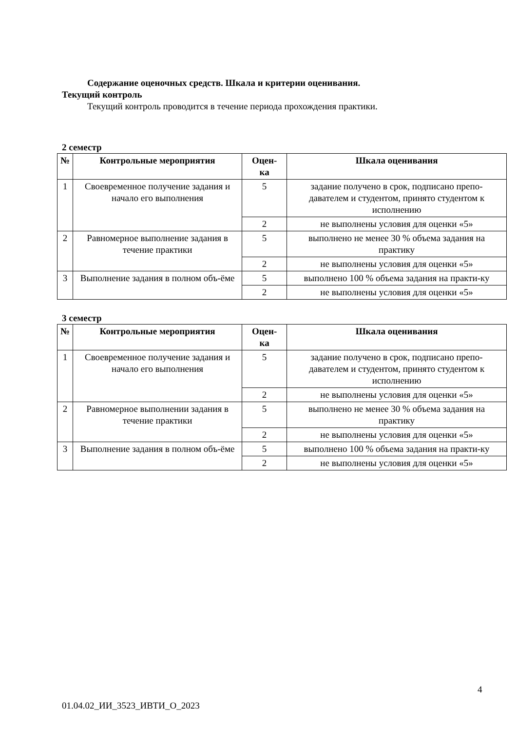Содержание оценочных средств. Шкала и критерии оценивания.
Текущий контроль
Текущий контроль проводится в течение периода прохождения практики.
2 семестр
| № | Контрольные мероприятия | Оцен- ка | Шкала оценивания |
| --- | --- | --- | --- |
| 1 | Своевременное получение задания и начало его выполнения | 5 | задание получено в срок, подписано препо-давателем и студентом, принято студентом к исполнению |
| | | 2 | не выполнены условия для оценки «5» |
| 2 | Равномерное выполнение задания в течение практики | 5 | выполнено не менее 30 % объема задания на практику |
| | | 2 | не выполнены условия для оценки «5» |
| 3 | Выполнение задания в полном объ-ёме | 5 | выполнено 100 % объема задания на практи-ку |
| | | 2 | не выполнены условия для оценки «5» |
3 семестр
| № | Контрольные мероприятия | Оцен- ка | Шкала оценивания |
| --- | --- | --- | --- |
| 1 | Своевременное получение задания и начало его выполнения | 5 | задание получено в срок, подписано препо-давателем и студентом, принято студентом к исполнению |
| | | 2 | не выполнены условия для оценки «5» |
| 2 | Равномерное выполнении задания в течение практики | 5 | выполнено не менее 30 % объема задания на практику |
| | | 2 | не выполнены условия для оценки «5» |
| 3 | Выполнение задания в полном объ-ёме | 5 | выполнено 100 % объема задания на практи-ку |
| | | 2 | не выполнены условия для оценки «5» |
4
01.04.02_ИИ_3523_ИВТИ_О_2023